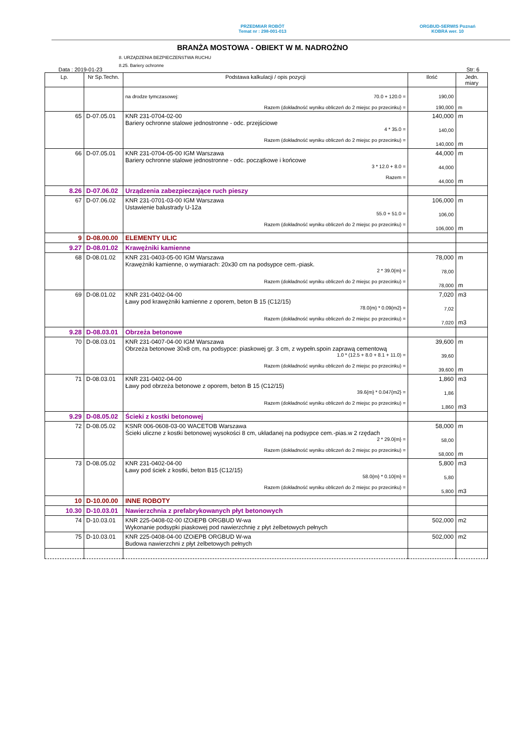PRZEDMIAR ROBÓT
Temat nr : 298-001-013
ORGBUD-SERWIS Poznań
KOBRA wer. 10
BRANŻA MOSTOWA - OBIEKT W M. NADROŻNO
8. URZĄDZENIA BEZPIECZEŃSTWA RUCHU
8.25. Bariery ochronne
Data : 2019-01-23 Str: 6
| Lp. | Nr Sp.Techn. | Podstawa kalkulacji / opis pozycji | Ilość | Jedn. miary |
| --- | --- | --- | --- | --- |
| | | na drodze tymczasowej: 70.0 + 120.0 = Razem (dokładność wyniku obliczeń do 2 miejsc po przecinku) = | 190,00 190,000 | m |
| 65 | D-07.05.01 | KNR 231-0704-02-00 Bariery ochronne stalowe jednostronne - odc. przejściowe 4 * 35.0 = Razem (dokładność wyniku obliczeń do 2 miejsc po przecinku) = | 140,000 140,00 140,000 | m m |
| 66 | D-07.05.01 | KNR 231-0704-05-00 IGM Warszawa Bariery ochronne stalowe jednostronne - odc. początkowe i końcowe 3 * 12.0 + 8.0 = Razem = | 44,000 44,000 44,000 | m m |
| 8.26 | D-07.06.02 | Urządzenia zabezpieczające ruch pieszy | | |
| 67 | D-07.06.02 | KNR 231-0701-03-00 IGM Warszawa Ustawienie balustrady U-12a 55.0 + 51.0 = Razem (dokładność wyniku obliczeń do 2 miejsc po przecinku) = | 106,000 106,00 106,000 | m m |
| 9 | D-08.00.00 | ELEMENTY ULIC | | |
| 9.27 | D-08.01.02 | Krawężniki kamienne | | |
| 68 | D-08.01.02 | KNR 231-0403-05-00 IGM Warszawa Krawężniki kamienne, o wymiarach: 20x30 cm na podsypce cem.-piask. 2 * 39.0{m} = Razem (dokładność wyniku obliczeń do 2 miejsc po przecinku) = | 78,000 78,00 78,000 | m m |
| 69 | D-08.01.02 | KNR 231-0402-04-00 Ławy pod krawężniki kamienne z oporem, beton B 15 (C12/15) 78.0{m} * 0.09{m2} = Razem (dokładność wyniku obliczeń do 2 miejsc po przecinku) = | 7,020 7,02 7,020 | m3 m3 |
| 9.28 | D-08.03.01 | Obrzeża betonowe | | |
| 70 | D-08.03.01 | KNR 231-0407-04-00 IGM Warszawa Obrzeża betonowe 30x8 cm, na podsypce: piaskowej gr. 3 cm, z wypełn.spoin zaprawą cementową 1.0 * (12.5 + 8.0 + 8.1 + 11.0) = Razem (dokładność wyniku obliczeń do 2 miejsc po przecinku) = | 39,600 39,60 39,600 | m m |
| 71 | D-08.03.01 | KNR 231-0402-04-00 Ławy pod obrzeża betonowe z oporem, beton B 15 (C12/15) 39.6{m} * 0.047{m2} = Razem (dokładność wyniku obliczeń do 2 miejsc po przecinku) = | 1,860 1,86 1,860 | m3 m3 |
| 9.29 | D-08.05.02 | Ścieki z kostki betonowej | | |
| 72 | D-08.05.02 | KSNR 006-0608-03-00 WACETOB Warszawa Ścieki uliczne z kostki betonowej wysokości 8 cm, układanej na podsypce cem.-pias.w 2 rzędach 2 * 29.0{m} = Razem (dokładność wyniku obliczeń do 2 miejsc po przecinku) = | 58,000 58,00 58,000 | m m |
| 73 | D-08.05.02 | KNR 231-0402-04-00 Ławy pod ściek z kostki, beton B15 (C12/15) 58.0{m} * 0.10{m} = Razem (dokładność wyniku obliczeń do 2 miejsc po przecinku) = | 5,800 5,80 5,800 | m3 m3 |
| 10 | D-10.00.00 | INNE ROBOTY | | |
| 10.30 | D-10.03.01 | Nawierzchnia z prefabrykowanych płyt betonowych | | |
| 74 | D-10.03.01 | KNR 225-0408-02-00 IZOiEPB ORGBUD W-wa Wykonanie podsypki piaskowej pod nawierzchnię z płyt żelbetowych pełnych | 502,000 | m2 |
| 75 | D-10.03.01 | KNR 225-0408-04-00 IZOiEPB ORGBUD W-wa Budowa nawierzchni z płyt żelbetowych pełnych | 502,000 | m2 |